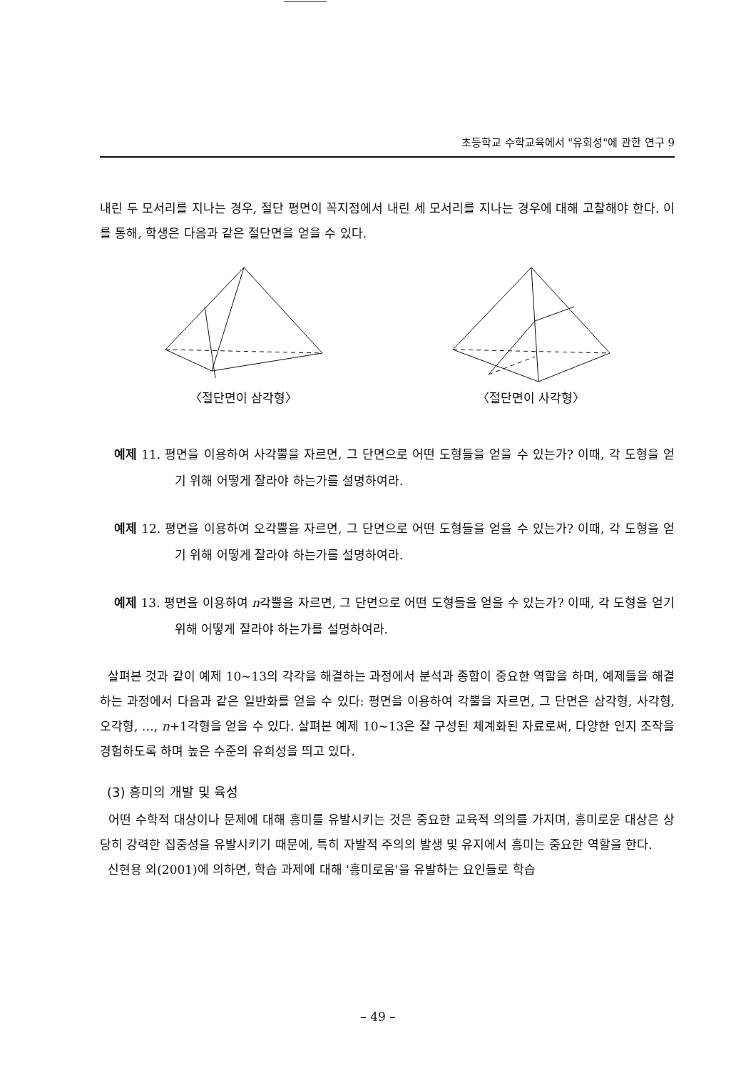초등학교 수학교육에서 "유회성"에 관한 연구 9
내린 두 모서리를 지나는 경우, 절단 평면이 꼭지점에서 내린 세 모서리를 지나는 경우에 대해 고찰해야 한다. 이를 통해, 학생은 다음과 같은 절단면을 얻을 수 있다.
〈절단면이 삼각형〉 〈절단면이 사각형〉
예제 11. 평면을 이용하여 사각뿔을 자르면, 그 단면으로 어떤 도형들을 얻을 수 있는가? 이때, 각 도형을 얻기 위해 어떻게 잘라야 하는가를 설명하여라.
예제 12. 평면을 이용하여 오각뿔을 자르면, 그 단면으로 어떤 도형들을 얻을 수 있는가? 이때, 각 도형을 얻기 위해 어떻게 잘라야 하는가를 설명하여라.
예제 13. 평면을 이용하여 n각뿔을 자르면, 그 단면으로 어떤 도형들을 얻을 수 있는가? 이때, 각 도형을 얻기 위해 어떻게 잘라야 하는가를 설명하여라.
살펴본 것과 같이 예제 10∼13의 각각을 해결하는 과정에서 분석과 종합이 중요한 역할을 하며, 예제들을 해결하는 과정에서 다음과 같은 일반화를 얻을 수 있다: 평면을 이용하여 각뿔을 자르면, 그 단면은 삼각형, 사각형, 오각형, …, n+1각형을 얻을 수 있다. 살펴본 예제 10∼13은 잘 구성된 체계화된 자료로써, 다양한 인지 조작을 경험하도록 하며 높은 수준의 유희성을 띄고 있다.
(3) 흥미의 개발 및 육성
어떤 수학적 대상이나 문제에 대해 흥미를 유발시키는 것은 중요한 교육적 의의를 가지며, 흥미로운 대상은 상당히 강력한 집중성을 유발시키기 때문에, 특히 자발적 주의의 발생 및 유지에서 흥미는 중요한 역할을 한다.
신현용 외(2001)에 의하면, 학습 과제에 대해 '흥미로움'을 유발하는 요인들로 학습
– 49 –